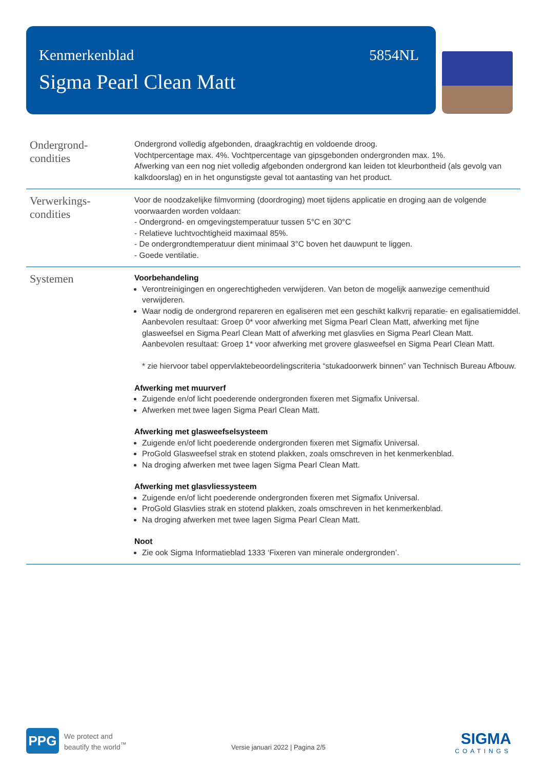Kenmerkenblad 5854NL
Sigma Pearl Clean Matt
Ondergrond-
condities
Ondergrond volledig afgebonden, draagkrachtig en voldoende droog.
Vochtpercentage max. 4%. Vochtpercentage van gipsgebonden ondergronden max. 1%.
Afwerking van een nog niet volledig afgebonden ondergrond kan leiden tot kleurbontheid (als gevolg van kalkdoorslag) en in het ongunstigste geval tot aantasting van het product.
Verwerkings-
condities
Voor de noodzakelijke filmvorming (doordroging) moet tijdens applicatie en droging aan de volgende voorwaarden worden voldaan:
- Ondergrond- en omgevingstemperatuur tussen 5°C en 30°C
- Relatieve luchtvochtigheid maximaal 85%.
- De ondergrondtemperatuur dient minimaal 3°C boven het dauwpunt te liggen.
- Goede ventilatie.
Systemen
Voorbehandeling
Verontreinigingen en ongerechtigheden verwijderen. Van beton de mogelijk aanwezige cementhuid verwijderen.
Waar nodig de ondergrond repareren en egaliseren met een geschikt kalkvrij reparatie- en egalisatiemiddel. Aanbevolen resultaat: Groep 0* voor afwerking met Sigma Pearl Clean Matt, afwerking met fijne glasweefsel en Sigma Pearl Clean Matt of afwerking met glasvlies en Sigma Pearl Clean Matt.
Aanbevolen resultaat: Groep 1* voor afwerking met grovere glasweefsel en Sigma Pearl Clean Matt.
* zie hiervoor tabel oppervlaktebeoordelingscriteria “stukadoorwerk binnen” van Technisch Bureau Afbouw.
Afwerking met muurverf
Zuigende en/of licht poederende ondergronden fixeren met Sigmafix Universal.
Afwerken met twee lagen Sigma Pearl Clean Matt.
Afwerking met glasweefselsysteem
Zuigende en/of licht poederende ondergronden fixeren met Sigmafix Universal.
ProGold Glasweefsel strak en stotend plakken, zoals omschreven in het kenmerkenblad.
Na droging afwerken met twee lagen Sigma Pearl Clean Matt.
Afwerking met glasvliessysteem
Zuigende en/of licht poederende ondergronden fixeren met Sigmafix Universal.
ProGold Glasvlies strak en stotend plakken, zoals omschreven in het kenmerkenblad.
Na droging afwerken met twee lagen Sigma Pearl Clean Matt.
Noot
Zie ook Sigma Informatieblad 1333 ‘Fixeren van minerale ondergronden’.
PPG
We protect and
beautify the world<sup>™</sup>
Versie januari 2022 | Pagina 2/5
SIGMA
COATINGS